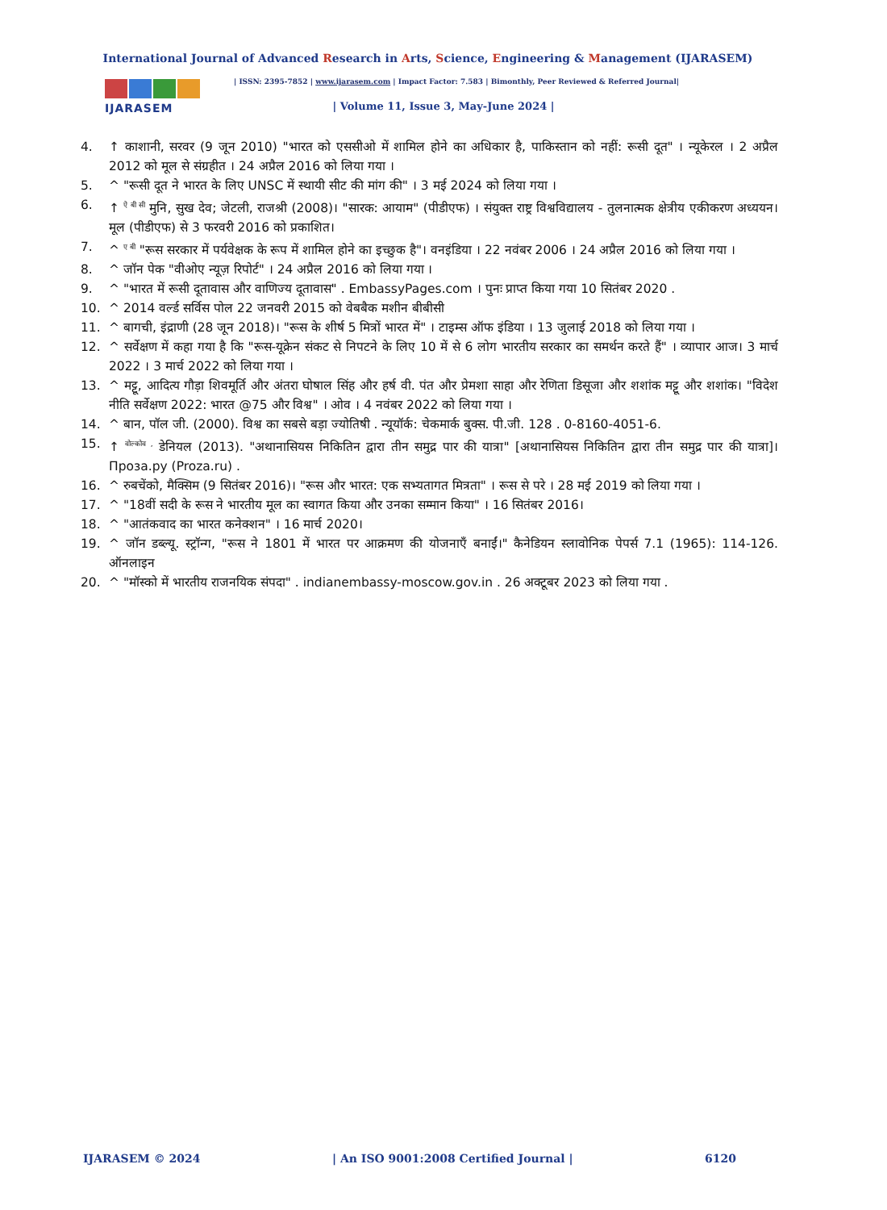International Journal of Advanced Research in Arts, Science, Engineering & Management (IJARASEM)
IJARASEM
| ISSN: 2395-7852 | www.ijarasem.com | Impact Factor: 7.583 | Bimonthly, Peer Reviewed & Referred Journal|
| Volume 11, Issue 3, May-June 2024 |
4. ↑ काशानी, सरवर (9 जून 2010) "भारत को एससीओ में शामिल होने का अधिकार है, पाकिस्तान को नहीं: रूसी दूत" । न्यूकेरल । 2 अप्रैल 2012 को मूल से संग्रहीत । 24 अप्रैल 2016 को लिया गया ।
5. ^ "रूसी दूत ने भारत के लिए UNSC में स्थायी सीट की मांग की" । 3 मई 2024 को लिया गया ।
6. ↑ <sup>ऐ बी सी</sup> मुनि, सुख देव; जेटली, राजश्री (2008)। "सारक: आयाम" (पीडीएफ) । संयुक्त राष्ट्र विश्वविद्यालय - तुलनात्मक क्षेत्रीय एकीकरण अध्ययन। मूल (पीडीएफ) से 3 फरवरी 2016 को प्रकाशित।
7. ^ <sup>ए बी</sup> "रूस सरकार में पर्यवेक्षक के रूप में शामिल होने का इच्छुक है"। वनइंडिया । 22 नवंबर 2006 । 24 अप्रैल 2016 को लिया गया ।
8. ^ जॉन पेक "वीओए न्यूज़ रिपोर्ट" । 24 अप्रैल 2016 को लिया गया ।
9. ^ "भारत में रूसी दूतावास और वाणिज्य दूतावास" . EmbassyPages.com । पुनः प्राप्त किया गया 10 सितंबर 2020 .
10. ^ 2014 वर्ल्ड सर्विस पोल 22 जनवरी 2015 को वेबबैक मशीन बीबीसी
11. ^ बागची, इंद्राणी (28 जून 2018)। "रूस के शीर्ष 5 मित्रों भारत में" । टाइम्स ऑफ इंडिया । 13 जुलाई 2018 को लिया गया ।
12. ^ सर्वेक्षण में कहा गया है कि "रूस-यूक्रेन संकट से निपटने के लिए 10 में से 6 लोग भारतीय सरकार का समर्थन करते हैं" । व्यापार आज। 3 मार्च 2022 । 3 मार्च 2022 को लिया गया ।
13. ^ मट्टू, आदित्य गौड़ा शिवमूर्ति और अंतरा घोषाल सिंह और हर्ष वी. पंत और प्रेमशा साहा और रेणिता डिसूजा और शशांक मट्टू और शशांक। "विदेश नीति सर्वेक्षण 2022: भारत @75 और विश्व" । ओव । 4 नवंबर 2022 को लिया गया ।
14. ^ बान, पॉल जी. (2000). विश्व का सबसे बड़ा ज्योतिषी . न्यूयॉर्क: चेकमार्क बुक्स. पी.जी. 128 . 0-8160-4051-6.
15. ↑ <sup>वोल्कोव ,</sup> डेनियल (2013). "अथानासियस निकितिन द्वारा तीन समुद्र पार की यात्रा" [अथानासियस निकितिन द्वारा तीन समुद्र पार की यात्रा]। Проза.ру (Proza.ru) .
16. ^ रुबचेंको, मैक्सिम (9 सितंबर 2016)। "रूस और भारत: एक सभ्यतागत मित्रता" । रूस से परे । 28 मई 2019 को लिया गया ।
17. ^ "18वीं सदी के रूस ने भारतीय मूल का स्वागत किया और उनका सम्मान किया" । 16 सितंबर 2016।
18. ^ "आतंकवाद का भारत कनेक्शन" । 16 मार्च 2020।
19. ^ जॉन डब्ल्यू. स्ट्रॉन्ग, "रूस ने 1801 में भारत पर आक्रमण की योजनाएँ बनाईं।" कैनेडियन स्लावोनिक पेपर्स 7.1 (1965): 114-126. ऑनलाइन
20. ^ "मॉस्को में भारतीय राजनयिक संपदा" . indianembassy-moscow.gov.in . 26 अक्टूबर 2023 को लिया गया .
IJARASEM © 2024 | An ISO 9001:2008 Certified Journal | 6120